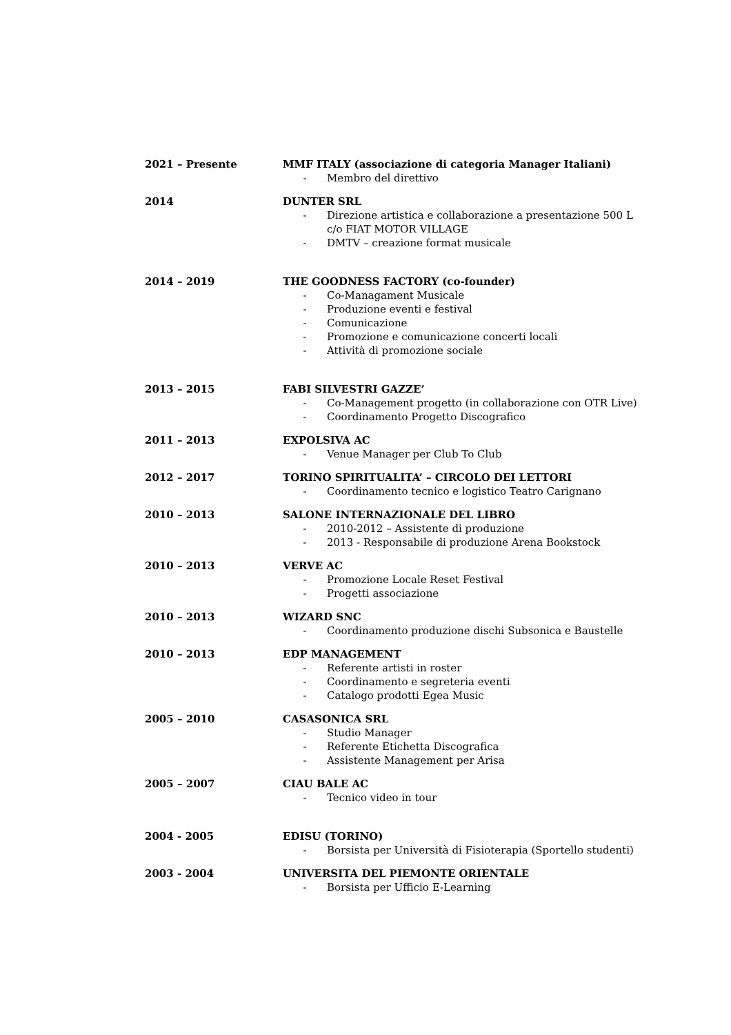2021 – Presente MMF ITALY (associazione di categoria Manager Italiani)
- Membro del direttivo
2014 DUNTER SRL
- Direzione artistica e collaborazione a presentazione 500 L c/o FIAT MOTOR VILLAGE
- DMTV – creazione format musicale
2014 – 2019 THE GOODNESS FACTORY (co-founder)
- Co-Managament Musicale
- Produzione eventi e festival
- Comunicazione
- Promozione e comunicazione concerti locali
- Attività di promozione sociale
2013 – 2015 FABI SILVESTRI GAZZE’
- Co-Management progetto (in collaborazione con OTR Live)
- Coordinamento Progetto Discografico
2011 – 2013 EXPOLSIVA AC
- Venue Manager per Club To Club
2012 – 2017 TORINO SPIRITUALITA’ – CIRCOLO DEI LETTORI
- Coordinamento tecnico e logistico Teatro Carignano
2010 – 2013 SALONE INTERNAZIONALE DEL LIBRO
- 2010-2012 – Assistente di produzione
- 2013 - Responsabile di produzione Arena Bookstock
2010 – 2013 VERVE AC
- Promozione Locale Reset Festival
- Progetti associazione
2010 – 2013 WIZARD SNC
- Coordinamento produzione dischi Subsonica e Baustelle
2010 – 2013 EDP MANAGEMENT
- Referente artisti in roster
- Coordinamento e segreteria eventi
- Catalogo prodotti Egea Music
2005 – 2010 CASASONICA SRL
- Studio Manager
- Referente Etichetta Discografica
- Assistente Management per Arisa
2005 – 2007 CIAU BALE AC
- Tecnico video in tour
2004 - 2005 EDISU (TORINO)
- Borsista per Università di Fisioterapia (Sportello studenti)
2003 - 2004 UNIVERSITA DEL PIEMONTE ORIENTALE
- Borsista per Ufficio E-Learning